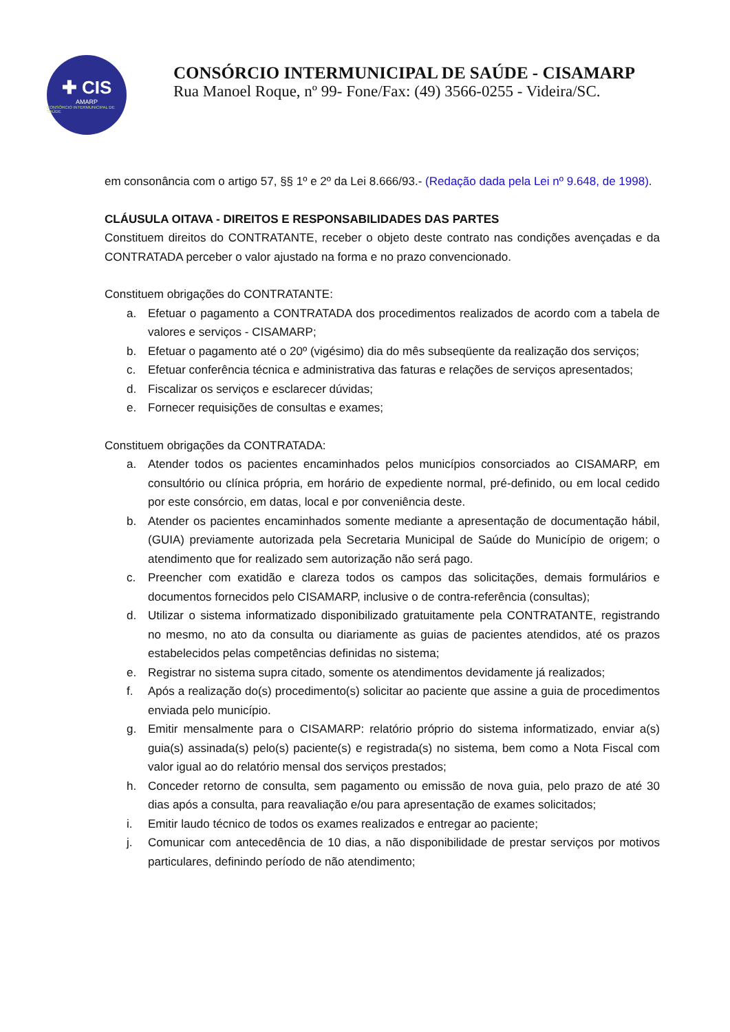✚ CIS
AMARP
CONSÓRCIO INTERMUNICIPAL DE SAÚDE
CONSÓRCIO INTERMUNICIPAL DE SAÚDE - CISAMARP
Rua Manoel Roque, nº 99- Fone/Fax: (49) 3566-0255 - Videira/SC.
em consonância com o artigo 57, §§ 1º e 2º da Lei 8.666/93.- (Redação dada pela Lei nº 9.648, de 1998).
CLÁUSULA OITAVA - DIREITOS E RESPONSABILIDADES DAS PARTES
Constituem direitos do CONTRATANTE, receber o objeto deste contrato nas condições avençadas e da CONTRATADA perceber o valor ajustado na forma e no prazo convencionado.
Constituem obrigações do CONTRATANTE:
a. Efetuar o pagamento a CONTRATADA dos procedimentos realizados de acordo com a tabela de valores e serviços - CISAMARP;
b. Efetuar o pagamento até o 20º (vigésimo) dia do mês subseqüente da realização dos serviços;
c. Efetuar conferência técnica e administrativa das faturas e relações de serviços apresentados;
d. Fiscalizar os serviços e esclarecer dúvidas;
e. Fornecer requisições de consultas e exames;
Constituem obrigações da CONTRATADA:
a. Atender todos os pacientes encaminhados pelos municípios consorciados ao CISAMARP, em consultório ou clínica própria, em horário de expediente normal, pré-definido, ou em local cedido por este consórcio, em datas, local e por conveniência deste.
b. Atender os pacientes encaminhados somente mediante a apresentação de documentação hábil, (GUIA) previamente autorizada pela Secretaria Municipal de Saúde do Município de origem; o atendimento que for realizado sem autorização não será pago.
c. Preencher com exatidão e clareza todos os campos das solicitações, demais formulários e documentos fornecidos pelo CISAMARP, inclusive o de contra-referência (consultas);
d. Utilizar o sistema informatizado disponibilizado gratuitamente pela CONTRATANTE, registrando no mesmo, no ato da consulta ou diariamente as guias de pacientes atendidos, até os prazos estabelecidos pelas competências definidas no sistema;
e. Registrar no sistema supra citado, somente os atendimentos devidamente já realizados;
f. Após a realização do(s) procedimento(s) solicitar ao paciente que assine a guia de procedimentos enviada pelo município.
g. Emitir mensalmente para o CISAMARP: relatório próprio do sistema informatizado, enviar a(s) guia(s) assinada(s) pelo(s) paciente(s) e registrada(s) no sistema, bem como a Nota Fiscal com valor igual ao do relatório mensal dos serviços prestados;
h. Conceder retorno de consulta, sem pagamento ou emissão de nova guia, pelo prazo de até 30 dias após a consulta, para reavaliação e/ou para apresentação de exames solicitados;
i. Emitir laudo técnico de todos os exames realizados e entregar ao paciente;
j. Comunicar com antecedência de 10 dias, a não disponibilidade de prestar serviços por motivos particulares, definindo período de não atendimento;